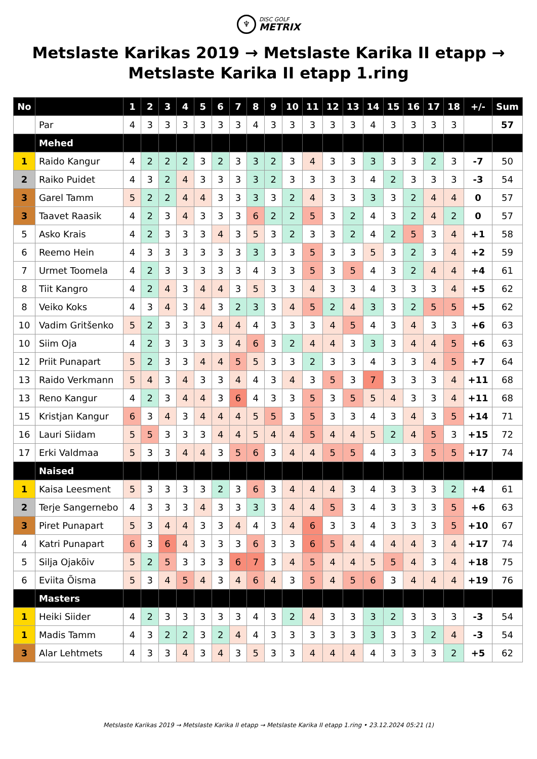♆
DISC GOLF
METRIX
Metslaste Karikas 2019 → Metslaste Karika II etapp →
Metslaste Karika II etapp 1.ring
| No | | 1 | 2 | 3 | 4 | 5 | 6 | 7 | 8 | 9 | 10 | 11 | 12 | 13 | 14 | 15 | 16 | 17 | 18 | +/- | Sum |
| --- | --- | --- | --- | --- | --- | --- | --- | --- | --- | --- | --- | --- | --- | --- | --- | --- | --- | --- | --- | --- | --- |
| | Par | 4 | 3 | 3 | 3 | 3 | 3 | 3 | 4 | 3 | 3 | 3 | 3 | 3 | 4 | 3 | 3 | 3 | 3 | | 57 |
| | Mehed | | | | | | | | | | | | | | | | | | | | |
| 1 | Raido Kangur | 4 | 2 | 2 | 2 | 3 | 2 | 3 | 3 | 2 | 3 | 4 | 3 | 3 | 3 | 3 | 3 | 2 | 3 | -7 | 50 |
| 2 | Raiko Puidet | 4 | 3 | 2 | 4 | 3 | 3 | 3 | 3 | 2 | 3 | 3 | 3 | 3 | 4 | 2 | 3 | 3 | 3 | -3 | 54 |
| 3 | Garel Tamm | 5 | 2 | 2 | 4 | 4 | 3 | 3 | 3 | 3 | 2 | 4 | 3 | 3 | 3 | 3 | 2 | 4 | 4 | 0 | 57 |
| 3 | Taavet Raasik | 4 | 2 | 3 | 4 | 3 | 3 | 3 | 6 | 2 | 2 | 5 | 3 | 2 | 4 | 3 | 2 | 4 | 2 | 0 | 57 |
| 5 | Asko Krais | 4 | 2 | 3 | 3 | 3 | 4 | 3 | 5 | 3 | 2 | 3 | 3 | 2 | 4 | 2 | 5 | 3 | 4 | +1 | 58 |
| 6 | Reemo Hein | 4 | 3 | 3 | 3 | 3 | 3 | 3 | 3 | 3 | 3 | 5 | 3 | 3 | 5 | 3 | 2 | 3 | 4 | +2 | 59 |
| 7 | Urmet Toomela | 4 | 2 | 3 | 3 | 3 | 3 | 3 | 4 | 3 | 3 | 5 | 3 | 5 | 4 | 3 | 2 | 4 | 4 | +4 | 61 |
| 8 | Tiit Kangro | 4 | 2 | 4 | 3 | 4 | 4 | 3 | 5 | 3 | 3 | 4 | 3 | 3 | 4 | 3 | 3 | 3 | 4 | +5 | 62 |
| 8 | Veiko Koks | 4 | 3 | 4 | 3 | 4 | 3 | 2 | 3 | 3 | 4 | 5 | 2 | 4 | 3 | 3 | 2 | 5 | 5 | +5 | 62 |
| 10 | Vadim Gritšenko | 5 | 2 | 3 | 3 | 3 | 4 | 4 | 4 | 3 | 3 | 3 | 4 | 5 | 4 | 3 | 4 | 3 | 3 | +6 | 63 |
| 10 | Siim Oja | 4 | 2 | 3 | 3 | 3 | 3 | 4 | 6 | 3 | 2 | 4 | 4 | 3 | 3 | 3 | 4 | 4 | 5 | +6 | 63 |
| 12 | Priit Punapart | 5 | 2 | 3 | 3 | 4 | 4 | 5 | 5 | 3 | 3 | 2 | 3 | 3 | 4 | 3 | 3 | 4 | 5 | +7 | 64 |
| 13 | Raido Verkmann | 5 | 4 | 3 | 4 | 3 | 3 | 4 | 4 | 3 | 4 | 3 | 5 | 3 | 7 | 3 | 3 | 3 | 4 | +11 | 68 |
| 13 | Reno Kangur | 4 | 2 | 3 | 4 | 4 | 3 | 6 | 4 | 3 | 3 | 5 | 3 | 5 | 5 | 4 | 3 | 3 | 4 | +11 | 68 |
| 15 | Kristjan Kangur | 6 | 3 | 4 | 3 | 4 | 4 | 4 | 5 | 5 | 3 | 5 | 3 | 3 | 4 | 3 | 4 | 3 | 5 | +14 | 71 |
| 16 | Lauri Siidam | 5 | 5 | 3 | 3 | 3 | 4 | 4 | 5 | 4 | 4 | 5 | 4 | 4 | 5 | 2 | 4 | 5 | 3 | +15 | 72 |
| 17 | Erki Valdmaa | 5 | 3 | 3 | 4 | 4 | 3 | 5 | 6 | 3 | 4 | 4 | 5 | 5 | 4 | 3 | 3 | 5 | 5 | +17 | 74 |
| | Naised | | | | | | | | | | | | | | | | | | | | |
| 1 | Kaisa Leesment | 5 | 3 | 3 | 3 | 3 | 2 | 3 | 6 | 3 | 4 | 4 | 4 | 3 | 4 | 3 | 3 | 3 | 2 | +4 | 61 |
| 2 | Terje Sangernebo | 4 | 3 | 3 | 3 | 4 | 3 | 3 | 3 | 3 | 4 | 4 | 5 | 3 | 4 | 3 | 3 | 3 | 5 | +6 | 63 |
| 3 | Piret Punapart | 5 | 3 | 4 | 4 | 3 | 3 | 4 | 4 | 3 | 4 | 6 | 3 | 3 | 4 | 3 | 3 | 3 | 5 | +10 | 67 |
| 4 | Katri Punapart | 6 | 3 | 6 | 4 | 3 | 3 | 3 | 6 | 3 | 3 | 6 | 5 | 4 | 4 | 4 | 4 | 3 | 4 | +17 | 74 |
| 5 | Silja Ojakõiv | 5 | 2 | 5 | 3 | 3 | 3 | 6 | 7 | 3 | 4 | 5 | 4 | 4 | 5 | 5 | 4 | 3 | 4 | +18 | 75 |
| 6 | Eviita Õisma | 5 | 3 | 4 | 5 | 4 | 3 | 4 | 6 | 4 | 3 | 5 | 4 | 5 | 6 | 3 | 4 | 4 | 4 | +19 | 76 |
| | Masters | | | | | | | | | | | | | | | | | | | | |
| 1 | Heiki Siider | 4 | 2 | 3 | 3 | 3 | 3 | 3 | 4 | 3 | 2 | 4 | 3 | 3 | 3 | 2 | 3 | 3 | 3 | -3 | 54 |
| 1 | Madis Tamm | 4 | 3 | 2 | 2 | 3 | 2 | 4 | 4 | 3 | 3 | 3 | 3 | 3 | 3 | 3 | 3 | 2 | 4 | -3 | 54 |
| 3 | Alar Lehtmets | 4 | 3 | 3 | 4 | 3 | 4 | 3 | 5 | 3 | 3 | 4 | 4 | 4 | 4 | 3 | 3 | 3 | 2 | +5 | 62 |
Metslaste Karikas 2019 → Metslaste Karika II etapp → Metslaste Karika II etapp 1.ring • 23.12.2024 05:21 (1)